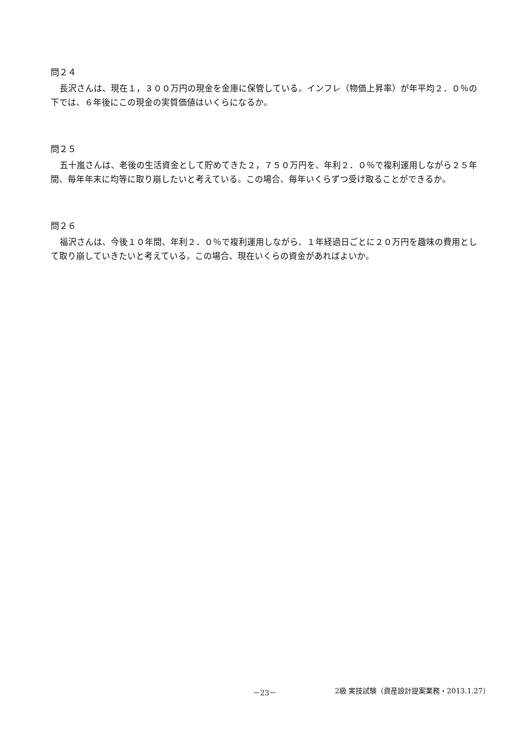問２４
長沢さんは、現在１，３００万円の現金を金庫に保管している。インフレ（物価上昇率）が年平均２．０％の下では、６年後にこの現金の実質価値はいくらになるか。
問２５
五十嵐さんは、老後の生活資金として貯めてきた２，７５０万円を、年利２．０％で複利運用しながら２５年間、毎年年末に均等に取り崩したいと考えている。この場合、毎年いくらずつ受け取ることができるか。
問２６
福沢さんは、今後１０年間、年利２．０％で複利運用しながら、１年経過日ごとに２０万円を趣味の費用として取り崩していきたいと考えている。この場合、現在いくらの資金があればよいか。
－23－ 2級 実技試験（資産設計提案業務・2013.1.27）